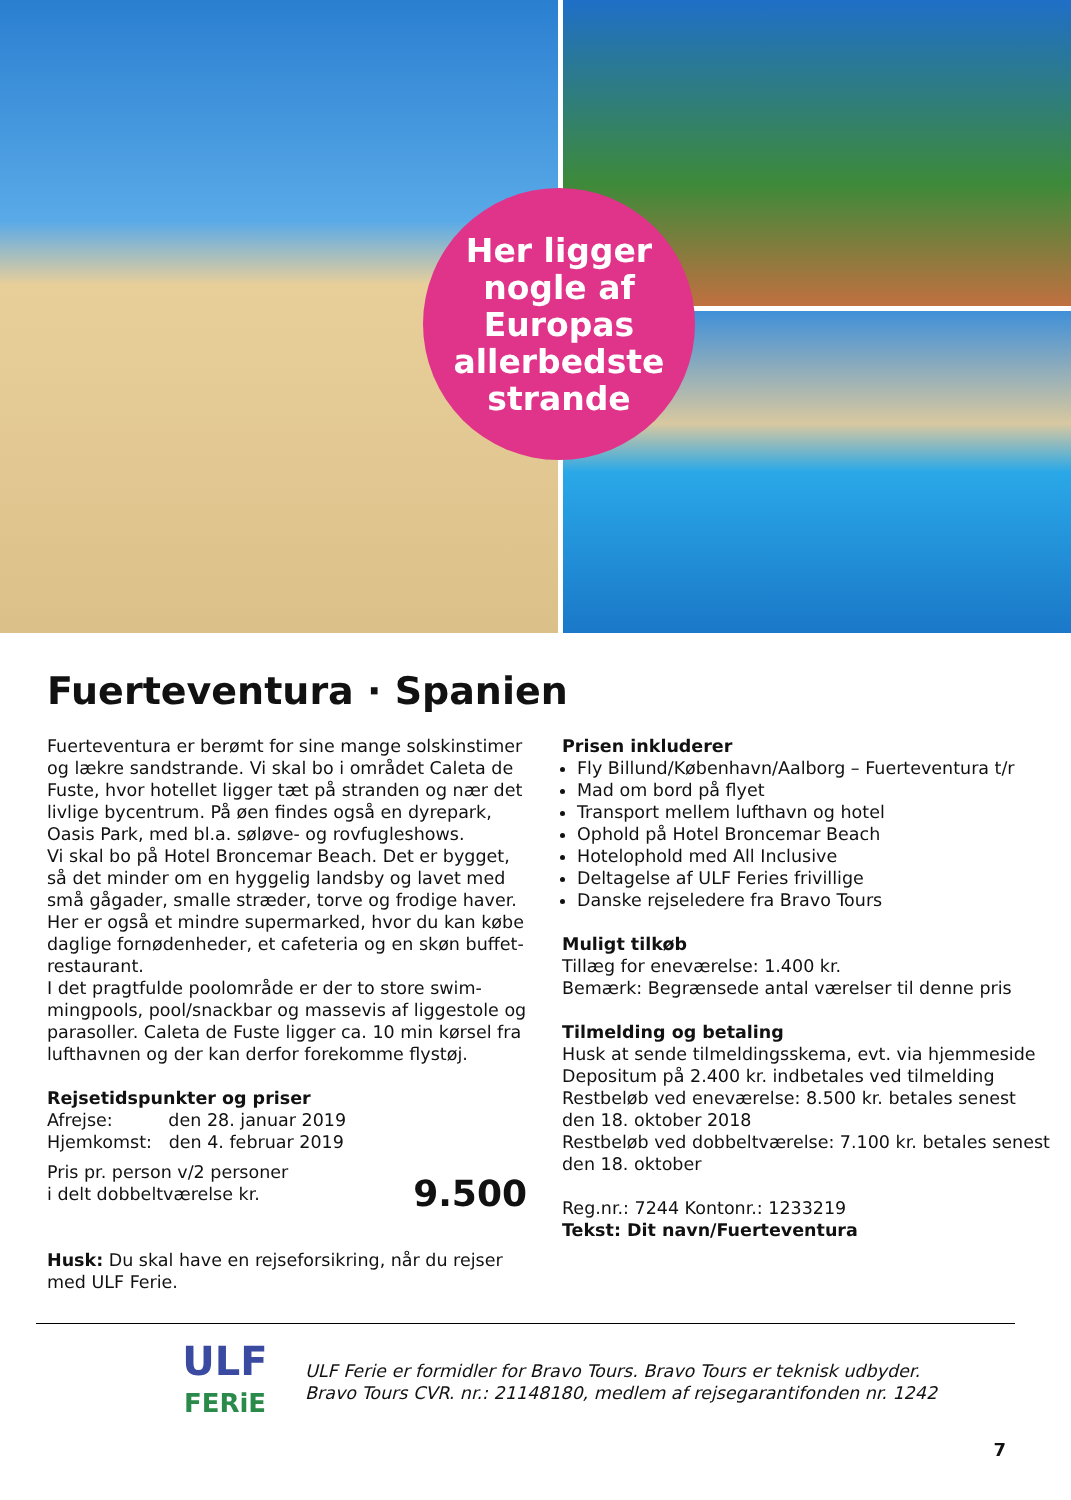Her ligger
nogle af
Europas
allerbedste
strande
Fuerteventura · Spanien
Fuerteventura er berømt for sine mange solskinstimer og lækre sandstrande. Vi skal bo i området Caleta de Fuste, hvor hotellet ligger tæt på stranden og nær det livlige bycentrum. På øen findes også en dyrepark, Oasis Park, med bl.a. søløve- og rovfugleshows.
Vi skal bo på Hotel Broncemar Beach. Det er bygget, så det minder om en hyggelig landsby og lavet med små gågader, smalle stræder, torve og frodige haver. Her er også et mindre supermarked, hvor du kan købe daglige fornødenheder, et cafeteria og en skøn buffet-restaurant.
I det pragtfulde poolområde er der to store swim-mingpools, pool/snackbar og massevis af liggestole og parasoller. Caleta de Fuste ligger ca. 10 min kørsel fra lufthavnen og der kan derfor forekomme flystøj.
Rejsetidspunkter og priser
Afrejse: den 28. januar 2019
Hjemkomst: den 4. februar 2019
Pris pr. person v/2 personer
i delt dobbeltværelse kr.
9.500
Husk: Du skal have en rejseforsikring, når du rejser med ULF Ferie.
Prisen inkluderer
Fly Billund/København/Aalborg – Fuerteventura t/r
Mad om bord på flyet
Transport mellem lufthavn og hotel
Ophold på Hotel Broncemar Beach
Hotelophold med All Inclusive
Deltagelse af ULF Feries frivillige
Danske rejseledere fra Bravo Tours
Muligt tilkøb
Tillæg for eneværelse: 1.400 kr.
Bemærk: Begrænsede antal værelser til denne pris
Tilmelding og betaling
Husk at sende tilmeldingsskema, evt. via hjemmeside
Depositum på 2.400 kr. indbetales ved tilmelding
Restbeløb ved eneværelse: 8.500 kr. betales senest den 18. oktober 2018
Restbeløb ved dobbeltværelse: 7.100 kr. betales senest den 18. oktober
Reg.nr.: 7244 Kontonr.: 1233219
Tekst: Dit navn/Fuerteventura
ULF
FERiE
ULF Ferie er formidler for Bravo Tours. Bravo Tours er teknisk udbyder.
Bravo Tours CVR. nr.: 21148180, medlem af rejsegarantifonden nr. 1242
7